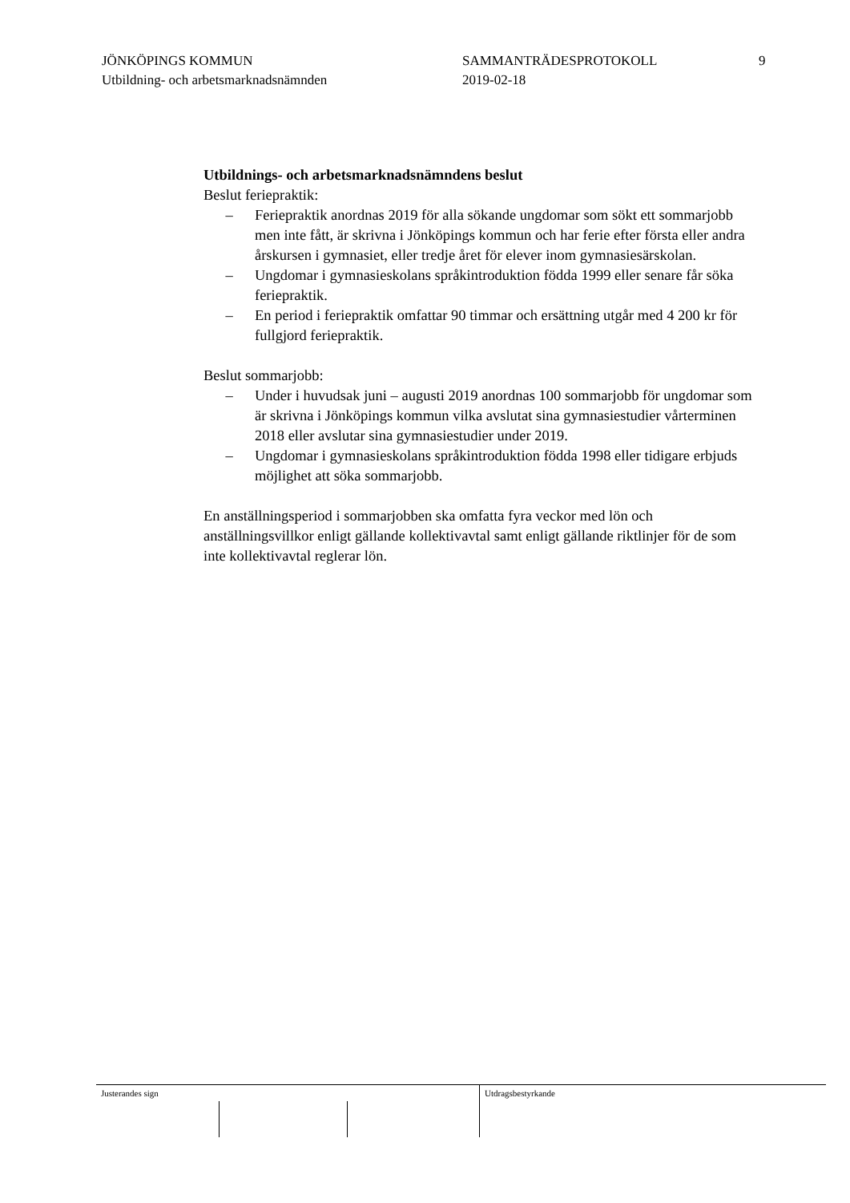JÖNKÖPINGS KOMMUN
Utbildning- och arbetsmarknadsnämnden
SAMMANTRÄDESPROTOKOLL
2019-02-18
9
Utbildnings- och arbetsmarknadsnämndens beslut
Beslut feriepraktik:
– Feriepraktik anordnas 2019 för alla sökande ungdomar som sökt ett sommarjobb men inte fått, är skrivna i Jönköpings kommun och har ferie efter första eller andra årskursen i gymnasiet, eller tredje året för elever inom gymnasiesärskolan.
– Ungdomar i gymnasieskolans språkintroduktion födda 1999 eller senare får söka feriepraktik.
– En period i feriepraktik omfattar 90 timmar och ersättning utgår med 4 200 kr för fullgjord feriepraktik.
Beslut sommarjobb:
– Under i huvudsak juni – augusti 2019 anordnas 100 sommarjobb för ungdomar som är skrivna i Jönköpings kommun vilka avslutat sina gymnasiestudier vårterminen 2018 eller avslutar sina gymnasiestudier under 2019.
– Ungdomar i gymnasieskolans språkintroduktion födda 1998 eller tidigare erbjuds möjlighet att söka sommarjobb.
En anställningsperiod i sommarjobben ska omfatta fyra veckor med lön och anställningsvillkor enligt gällande kollektivavtal samt enligt gällande riktlinjer för de som inte kollektivavtal reglerar lön.
Justerandes sign
Utdragsbestyrkande